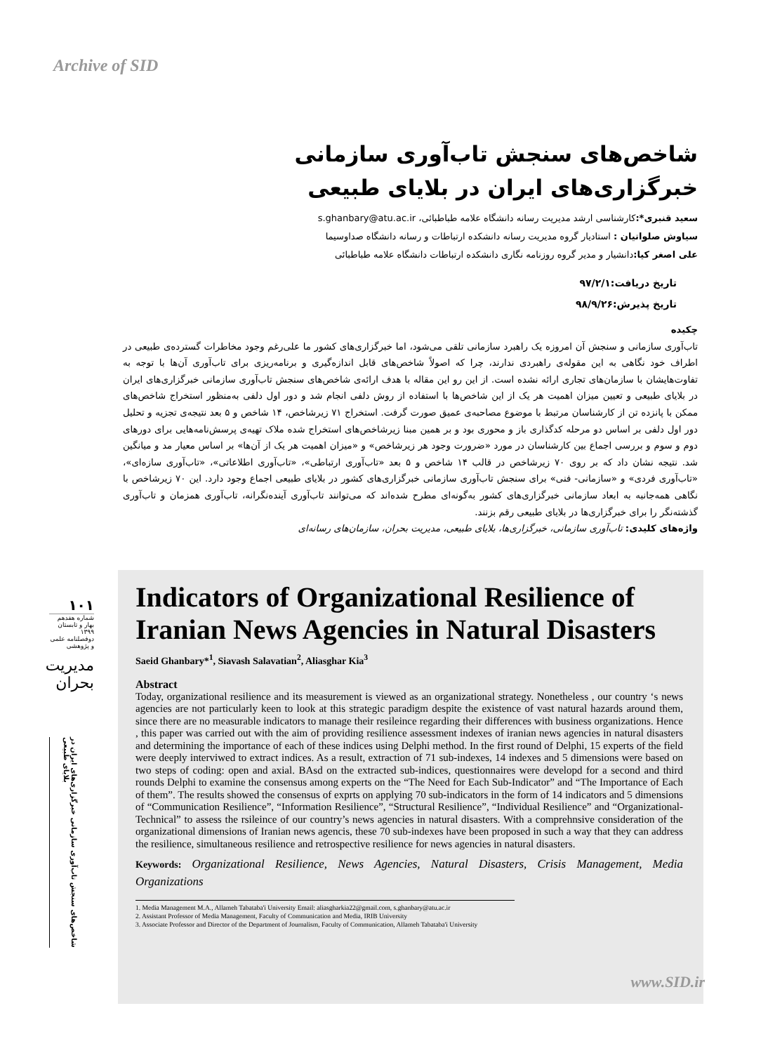Archive of SID
شاخص‌های سنجش تاب‌آوری سازمانی خبرگزاری‌های ایران در بلایای طبیعی
سعید قنبری*: کارشناسی ارشد مدیریت رسانه دانشگاه علامه طباطبائی، s.ghanbary@atu.ac.ir
سیاوش صلواتیان : استادیار گروه مدیریت رسانه دانشکده ارتباطات و رسانه دانشگاه صداوسیما
علی اصغر کیا: دانشیار و مدیر گروه روزنامه نگاری دانشکده ارتباطات دانشگاه علامه طباطبائی
تاریخ دریافت:۹۷/۲/۱
تاریخ پذیرش:۹۸/۹/۲۶
چکیده
تاب‌آوری سازمانی و سنجش آن امروزه یک راهبرد سازمانی تلقی می‌شود، اما خبرگزاری‌های کشور ما علی‌رغم وجود مخاطرات گسترده‌ی طبیعی در اطراف خود نگاهی به این مقوله‌ی راهبردی ندارند، چرا که اصولاً شاخص‌های قابل اندازه‌گیری و برنامه‌ریزی برای تاب‌آوری آن‌ها با توجه به تفاوت‌هایشان با سازمان‌های تجاری ارائه نشده است. از این رو این مقاله با هدف ارائه‌ی شاخص‌های سنجش تاب‌آوری سازمانی خبرگزاری‌های ایران در بلایای طبیعی و تعیین میزان اهمیت هر یک از این شاخص‌ها با استفاده از روش دلفی انجام شد و دور اول دلفی به‌منظور استخراج شاخص‌های ممکن با پانزده تن از کارشناسان مرتبط با موضوع مصاحبه‌ی عمیق صورت گرفت. استخراج ۷۱ زیرشاخص، ۱۴ شاخص و ۵ بعد نتیجه‌ی تجزیه و تحلیل دور اول دلفی بر اساس دو مرحله کدگذاری باز و محوری بود و بر همین مبنا زیرشاخص‌های استخراج شده ملاک تهیه‌ی پرسش‌نامه‌هایی برای دورهای دوم و سوم و بررسی اجماع بین کارشناسان در مورد «ضرورت وجود هر زیرشاخص» و «میزان اهمیت هر یک از آن‌ها» بر اساس معیار مد و میانگین شد. نتیجه نشان داد که بر روی ۷۰ زیرشاخص در قالب ۱۴ شاخص و ۵ بعد «تاب‌آوری ارتباطی»، «تاب‌آوری اطلاعاتی»، «تاب‌آوری سازه‌ای»، «تاب‌آوری فردی» و «سازمانی- فنی» برای سنجش تاب‌آوری سازمانی خبرگزاری‌های کشور در بلایای طبیعی اجماع وجود دارد. این ۷۰ زیرشاخص با نگاهی همه‌جانبه به ابعاد سازمانی خبرگزاری‌های کشور به‌گونه‌ای مطرح شده‌اند که می‌توانند تاب‌آوری آینده‌نگرانه، تاب‌آوری همزمان و تاب‌آوری گذشته‌نگر را برای خبرگزاری‌ها در بلایای طبیعی رقم بزنند.
واژه‌های کلیدی: تاب‌آوری سازمانی، خبرگزاری‌ها، بلایای طبیعی، مدیریت بحران، سازمان‌های رسانه‌ای
۱۰۱
شماره هفدهم
بهار و تابستان ۱۳۹۹
دوفصلنامه علمی و پژوهشی
مدیریت بحران
شاخص‌های سنجش تاب‌آوری سازمانی خبرگزاری‌های ایران در بلایای طبیعی
Indicators of Organizational Resilience of Iranian News Agencies in Natural Disasters
Saeid Ghanbary*<sup>1</sup>, Siavash Salavatian<sup>2</sup>, Aliasghar Kia<sup>3</sup>
Abstract
Today, organizational resilience and its measurement is viewed as an organizational strategy. Nonetheless , our country ‘s news agencies are not particularly keen to look at this strategic paradigm despite the existence of vast natural hazards around them, since there are no measurable indicators to manage their resileince regarding their differences with business organizations. Hence , this paper was carried out with the aim of providing resilience assessment indexes of iranian news agencies in natural disasters and determining the importance of each of these indices using Delphi method. In the first round of Delphi, 15 experts of the field were deeply interviwed to extract indices. As a result, extraction of 71 sub-indexes, 14 indexes and 5 dimensions were based on two steps of coding: open and axial. BAsd on the extracted sub-indices, questionnaires were developd for a second and third rounds Delphi to examine the consensus among experts on the “The Need for Each Sub-Indicator” and “The Importance of Each of them”. The results showed the consensus of exprts on applying 70 sub-indicators in the form of 14 indicators and 5 dimensions of “Communication Resilience”, “Information Resilience”, “Structural Resilience”, “Individual Resilience” and “Organizational-Technical” to assess the rsileince of our country’s news agencies in natural disasters. With a comprehnsive consideration of the organizational dimensions of Iranian news agencis, these 70 sub-indexes have been proposed in such a way that they can address the resilience, simultaneous resilience and retrospective resilience for news agencies in natural disasters.
Keywords: Organizational Resilience, News Agencies, Natural Disasters, Crisis Management, Media Organizations
1. Media Management M.A., Allameh Tabataba'i University Email: aliasgharkia22@gmail.com, s.ghanbary@atu.ac.ir
2. Assistant Professor of Media Management, Faculty of Communication and Media, IRIB University
3. Associate Professor and Director of the Department of Journalism, Faculty of Communication, Allameh Tabataba'i University
www.SID.ir